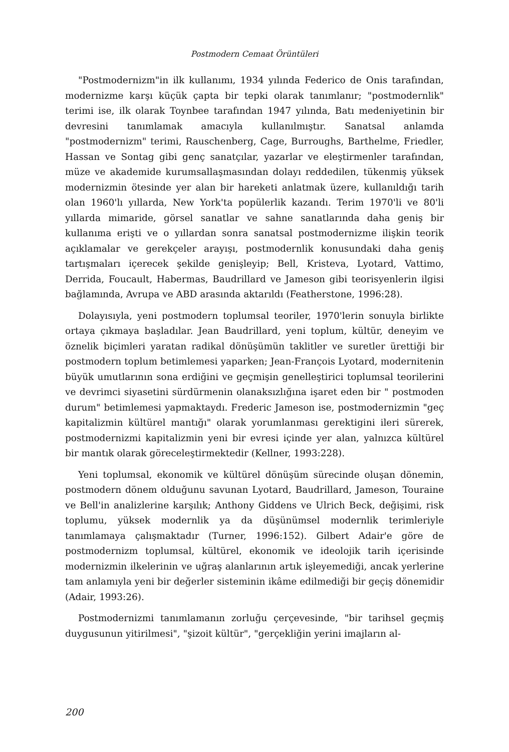Postmodern Cemaat Örüntüleri
"Postmodernizm"in ilk kullanımı, 1934 yılında Federico de Onis tarafından, modernizme karşı küçük çapta bir tepki olarak tanımlanır; "postmodernlik" terimi ise, ilk olarak Toynbee tarafından 1947 yılında, Batı medeniyetinin bir devresini tanımlamak amacıyla kullanılmıştır. Sanatsal anlamda "postmodernizm" terimi, Rauschenberg, Cage, Burroughs, Barthelme, Friedler, Hassan ve Sontag gibi genç sanatçılar, yazarlar ve eleştirmenler tarafından, müze ve akademide kurumsallaşmasından dolayı reddedilen, tükenmiş yüksek modernizmin ötesinde yer alan bir hareketi anlatmak üzere, kullanıldığı tarih olan 1960'lı yıllarda, New York'ta popülerlik kazandı. Terim 1970'li ve 80'li yıllarda mimaride, görsel sanatlar ve sahne sanatlarında daha geniş bir kullanıma erişti ve o yıllardan sonra sanatsal postmodernizme ilişkin teorik açıklamalar ve gerekçeler arayışı, postmodernlik konusundaki daha geniş tartışmaları içerecek şekilde genişleyip; Bell, Kristeva, Lyotard, Vattimo, Derrida, Foucault, Habermas, Baudrillard ve Jameson gibi teorisyenlerin ilgisi bağlamında, Avrupa ve ABD arasında aktarıldı (Featherstone, 1996:28).
Dolayısıyla, yeni postmodern toplumsal teoriler, 1970'lerin sonuyla birlikte ortaya çıkmaya başladılar. Jean Baudrillard, yeni toplum, kültür, deneyim ve öznelik biçimleri yaratan radikal dönüşümün taklitler ve suretler ürettiği bir postmodern toplum betimlemesi yaparken; Jean-François Lyotard, modernitenin büyük umutlarının sona erdiğini ve geçmişin genelleştirici toplumsal teorilerini ve devrimci siyasetini sürdürmenin olanaksızlığına işaret eden bir " postmoden durum" betimlemesi yapmaktaydı. Frederic Jameson ise, postmodernizmin "geç kapitalizmin kültürel mantığı" olarak yorumlanması gerektigini ileri sürerek, postmodernizmi kapitalizmin yeni bir evresi içinde yer alan, yalnızca kültürel bir mantık olarak göreceleştirmektedir (Kellner, 1993:228).
Yeni toplumsal, ekonomik ve kültürel dönüşüm sürecinde oluşan dönemin, postmodern dönem olduğunu savunan Lyotard, Baudrillard, Jameson, Touraine ve Bell'in analizlerine karşılık; Anthony Giddens ve Ulrich Beck, değişimi, risk toplumu, yüksek modernlik ya da düşünümsel modernlik terimleriyle tanımlamaya çalışmaktadır (Turner, 1996:152). Gilbert Adair'e göre de postmodernizm toplumsal, kültürel, ekonomik ve ideolojik tarih içerisinde modernizmin ilkelerinin ve uğraş alanlarının artık işleyemediği, ancak yerlerine tam anlamıyla yeni bir değerler sisteminin ikâme edilmediği bir geçiş dönemidir (Adair, 1993:26).
Postmodernizmi tanımlamanın zorluğu çerçevesinde, "bir tarihsel geçmiş duygusunun yitirilmesi", "şizoit kültür", "gerçekliğin yerini imajların al-
200